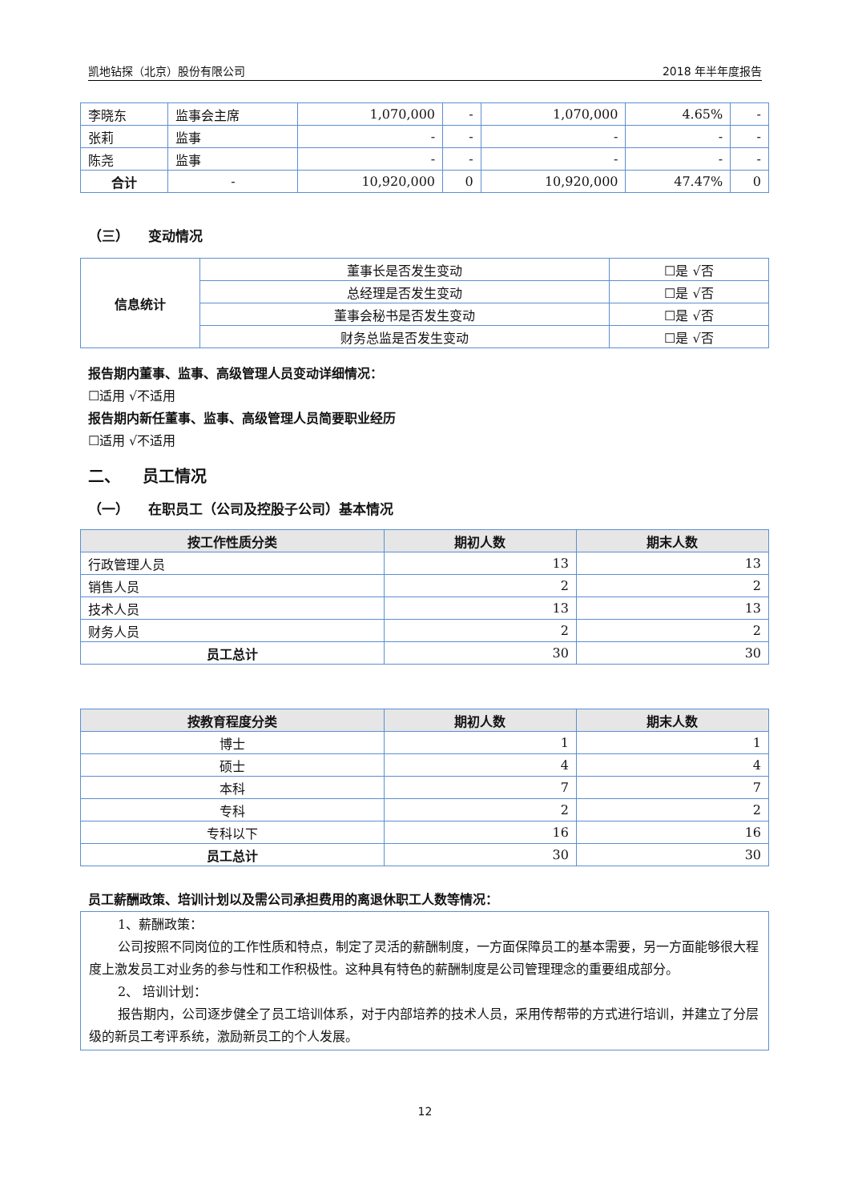凯地钻探（北京）股份有限公司 2018 年半年度报告
| 李晓东 | 监事会主席 | 1,070,000 | - | 1,070,000 | 4.65% | - |
| 张莉 | 监事 | - | - | - | - | - |
| 陈尧 | 监事 | - | - | - | - | - |
| 合计 | - | 10,920,000 | 0 | 10,920,000 | 47.47% | 0 |
（三） 变动情况
| 信息统计 | 董事长是否发生变动 | ☐是 √否 |
| | 总经理是否发生变动 | ☐是 √否 |
| | 董事会秘书是否发生变动 | ☐是 √否 |
| | 财务总监是否发生变动 | ☐是 √否 |
报告期内董事、监事、高级管理人员变动详细情况：
☐适用 √不适用
报告期内新任董事、监事、高级管理人员简要职业经历
☐适用 √不适用
二、 员工情况
（一） 在职员工（公司及控股子公司）基本情况
| 按工作性质分类 | 期初人数 | 期末人数 |
| --- | --- | --- |
| 行政管理人员 | 13 | 13 |
| 销售人员 | 2 | 2 |
| 技术人员 | 13 | 13 |
| 财务人员 | 2 | 2 |
| 员工总计 | 30 | 30 |
| 按教育程度分类 | 期初人数 | 期末人数 |
| --- | --- | --- |
| 博士 | 1 | 1 |
| 硕士 | 4 | 4 |
| 本科 | 7 | 7 |
| 专科 | 2 | 2 |
| 专科以下 | 16 | 16 |
| 员工总计 | 30 | 30 |
员工薪酬政策、培训计划以及需公司承担费用的离退休职工人数等情况：
1、薪酬政策：
公司按照不同岗位的工作性质和特点，制定了灵活的薪酬制度，一方面保障员工的基本需要，另一方面能够很大程度上激发员工对业务的参与性和工作积极性。这种具有特色的薪酬制度是公司管理理念的重要组成部分。
2、 培训计划：
报告期内，公司逐步健全了员工培训体系，对于内部培养的技术人员，采用传帮带的方式进行培训，并建立了分层级的新员工考评系统，激励新员工的个人发展。
12